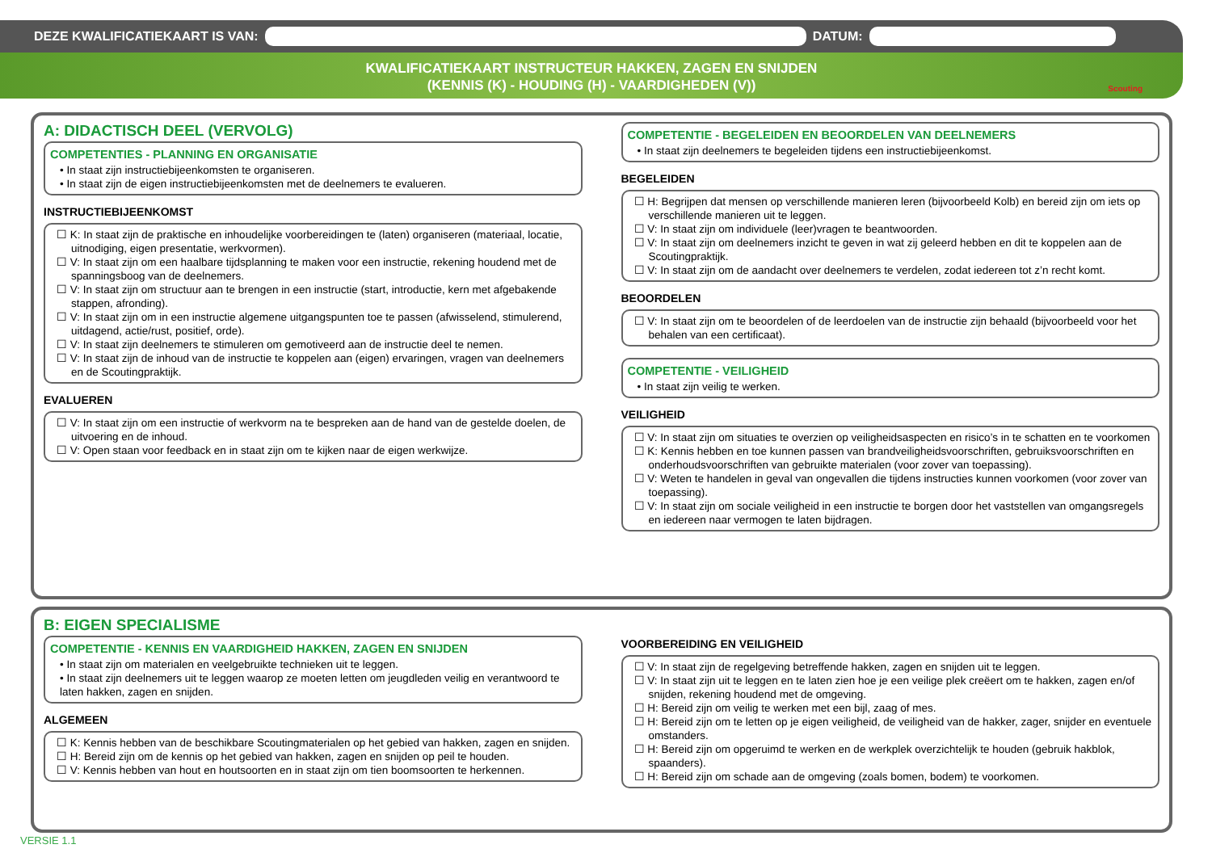DEZE KWALIFICATIEKAART IS VAN: DATUM:
KWALIFICATIEKAART INSTRUCTEUR HAKKEN, ZAGEN EN SNIJDEN
(KENNIS (K) - HOUDING (H) - VAARDIGHEDEN (V))
Scouting
A: DIDACTISCH DEEL (VERVOLG)
COMPETENTIES - PLANNING EN ORGANISATIE
• In staat zijn instructiebijeenkomsten te organiseren.
• In staat zijn de eigen instructiebijeenkomsten met de deelnemers te evalueren.
INSTRUCTIEBIJEENKOMST
☐ K: In staat zijn de praktische en inhoudelijke voorbereidingen te (laten) organiseren (materiaal, locatie, uitnodiging, eigen presentatie, werkvormen).
☐ V: In staat zijn om een haalbare tijdsplanning te maken voor een instructie, rekening houdend met de spanningsboog van de deelnemers.
☐ V: In staat zijn om structuur aan te brengen in een instructie (start, introductie, kern met afgebakende stappen, afronding).
☐ V: In staat zijn om in een instructie algemene uitgangspunten toe te passen (afwisselend, stimulerend, uitdagend, actie/rust, positief, orde).
☐ V: In staat zijn deelnemers te stimuleren om gemotiveerd aan de instructie deel te nemen.
☐ V: In staat zijn de inhoud van de instructie te koppelen aan (eigen) ervaringen, vragen van deelnemers en de Scoutingpraktijk.
EVALUEREN
☐ V: In staat zijn om een instructie of werkvorm na te bespreken aan de hand van de gestelde doelen, de uitvoering en de inhoud.
☐ V: Open staan voor feedback en in staat zijn om te kijken naar de eigen werkwijze.
COMPETENTIE - BEGELEIDEN EN BEOORDELEN VAN DEELNEMERS
• In staat zijn deelnemers te begeleiden tijdens een instructiebijeenkomst.
BEGELEIDEN
☐ H: Begrijpen dat mensen op verschillende manieren leren (bijvoorbeeld Kolb) en bereid zijn om iets op verschillende manieren uit te leggen.
☐ V: In staat zijn om individuele (leer)vragen te beantwoorden.
☐ V: In staat zijn om deelnemers inzicht te geven in wat zij geleerd hebben en dit te koppelen aan de Scoutingpraktijk.
☐ V: In staat zijn om de aandacht over deelnemers te verdelen, zodat iedereen tot z’n recht komt.
BEOORDELEN
☐ V: In staat zijn om te beoordelen of de leerdoelen van de instructie zijn behaald (bijvoorbeeld voor het behalen van een certificaat).
COMPETENTIE - VEILIGHEID
• In staat zijn veilig te werken.
VEILIGHEID
☐ V: In staat zijn om situaties te overzien op veiligheidsaspecten en risico’s in te schatten en te voorkomen
☐ K: Kennis hebben en toe kunnen passen van brandveiligheidsvoorschriften, gebruiksvoorschriften en onderhoudsvoorschriften van gebruikte materialen (voor zover van toepassing).
☐ V: Weten te handelen in geval van ongevallen die tijdens instructies kunnen voorkomen (voor zover van toepassing).
☐ V: In staat zijn om sociale veiligheid in een instructie te borgen door het vaststellen van omgangsregels en iedereen naar vermogen te laten bijdragen.
B: EIGEN SPECIALISME
COMPETENTIE - KENNIS EN VAARDIGHEID HAKKEN, ZAGEN EN SNIJDEN
• In staat zijn om materialen en veelgebruikte technieken uit te leggen.
• In staat zijn deelnemers uit te leggen waarop ze moeten letten om jeugdleden veilig en verantwoord te laten hakken, zagen en snijden.
ALGEMEEN
☐ K: Kennis hebben van de beschikbare Scoutingmaterialen op het gebied van hakken, zagen en snijden.
☐ H: Bereid zijn om de kennis op het gebied van hakken, zagen en snijden op peil te houden.
☐ V: Kennis hebben van hout en houtsoorten en in staat zijn om tien boomsoorten te herkennen.
VOORBEREIDING EN VEILIGHEID
☐ V: In staat zijn de regelgeving betreffende hakken, zagen en snijden uit te leggen.
☐ V: In staat zijn uit te leggen en te laten zien hoe je een veilige plek creëert om te hakken, zagen en/of snijden, rekening houdend met de omgeving.
☐ H: Bereid zijn om veilig te werken met een bijl, zaag of mes.
☐ H: Bereid zijn om te letten op je eigen veiligheid, de veiligheid van de hakker, zager, snijder en eventuele omstanders.
☐ H: Bereid zijn om opgeruimd te werken en de werkplek overzichtelijk te houden (gebruik hakblok, spaanders).
☐ H: Bereid zijn om schade aan de omgeving (zoals bomen, bodem) te voorkomen.
VERSIE 1.1